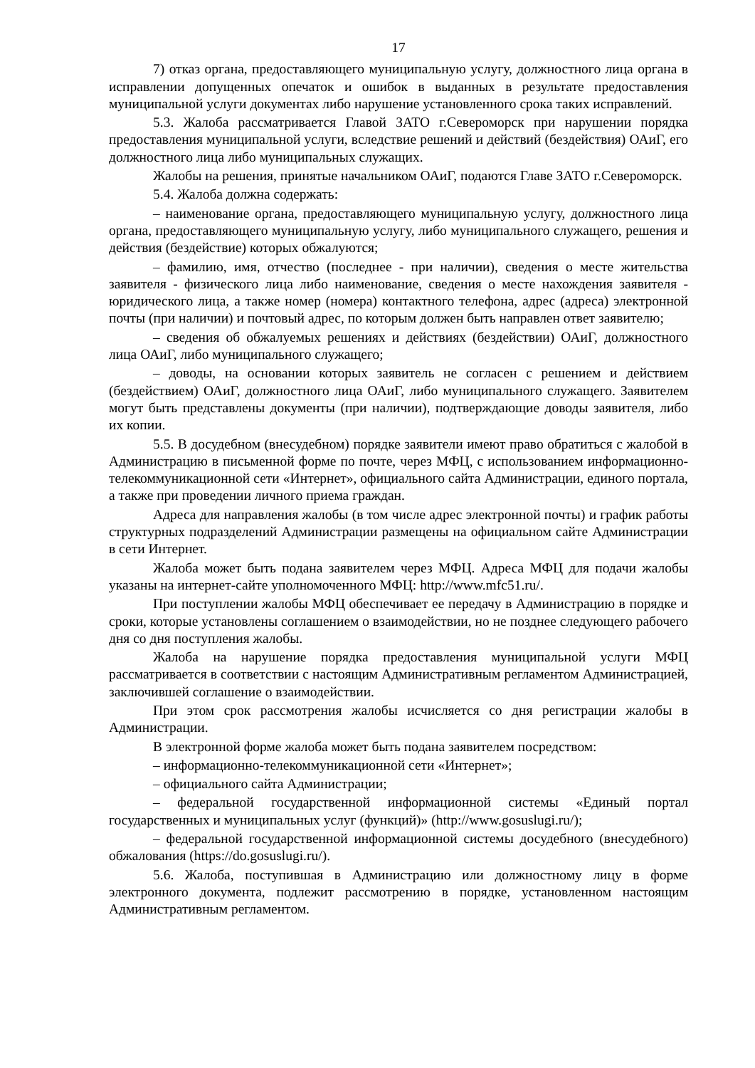17
7) отказ органа, предоставляющего муниципальную услугу, должностного лица органа в исправлении допущенных опечаток и ошибок в выданных в результате предоставления муниципальной услуги документах либо нарушение установленного срока таких исправлений.
5.3. Жалоба рассматривается Главой ЗАТО г.Североморск при нарушении порядка предоставления муниципальной услуги, вследствие решений и действий (бездействия) ОАиГ, его должностного лица либо муниципальных служащих.
Жалобы на решения, принятые начальником ОАиГ, подаются Главе ЗАТО г.Североморск.
5.4. Жалоба должна содержать:
– наименование органа, предоставляющего муниципальную услугу, должностного лица органа, предоставляющего муниципальную услугу, либо муниципального служащего, решения и действия (бездействие) которых обжалуются;
– фамилию, имя, отчество (последнее - при наличии), сведения о месте жительства заявителя - физического лица либо наименование, сведения о месте нахождения заявителя - юридического лица, а также номер (номера) контактного телефона, адрес (адреса) электронной почты (при наличии) и почтовый адрес, по которым должен быть направлен ответ заявителю;
– сведения об обжалуемых решениях и действиях (бездействии) ОАиГ, должностного лица ОАиГ, либо муниципального служащего;
– доводы, на основании которых заявитель не согласен с решением и действием (бездействием) ОАиГ, должностного лица ОАиГ, либо муниципального служащего. Заявителем могут быть представлены документы (при наличии), подтверждающие доводы заявителя, либо их копии.
5.5. В досудебном (внесудебном) порядке заявители имеют право обратиться с жалобой в Администрацию в письменной форме по почте, через МФЦ, с использованием информационно-телекоммуникационной сети «Интернет», официального сайта Администрации, единого портала, а также при проведении личного приема граждан.
Адреса для направления жалобы (в том числе адрес электронной почты) и график работы структурных подразделений Администрации размещены на официальном сайте Администрации в сети Интернет.
Жалоба может быть подана заявителем через МФЦ. Адреса МФЦ для подачи жалобы указаны на интернет-сайте уполномоченного МФЦ: http://www.mfc51.ru/.
При поступлении жалобы МФЦ обеспечивает ее передачу в Администрацию в порядке и сроки, которые установлены соглашением о взаимодействии, но не позднее следующего рабочего дня со дня поступления жалобы.
Жалоба на нарушение порядка предоставления муниципальной услуги МФЦ рассматривается в соответствии с настоящим Административным регламентом Администрацией, заключившей соглашение о взаимодействии.
При этом срок рассмотрения жалобы исчисляется со дня регистрации жалобы в Администрации.
В электронной форме жалоба может быть подана заявителем посредством:
– информационно-телекоммуникационной сети «Интернет»;
– официального сайта Администрации;
– федеральной государственной информационной системы «Единый портал государственных и муниципальных услуг (функций)» (http://www.gosuslugi.ru/);
– федеральной государственной информационной системы досудебного (внесудебного) обжалования (https://do.gosuslugi.ru/).
5.6. Жалоба, поступившая в Администрацию или должностному лицу в форме электронного документа, подлежит рассмотрению в порядке, установленном настоящим Административным регламентом.